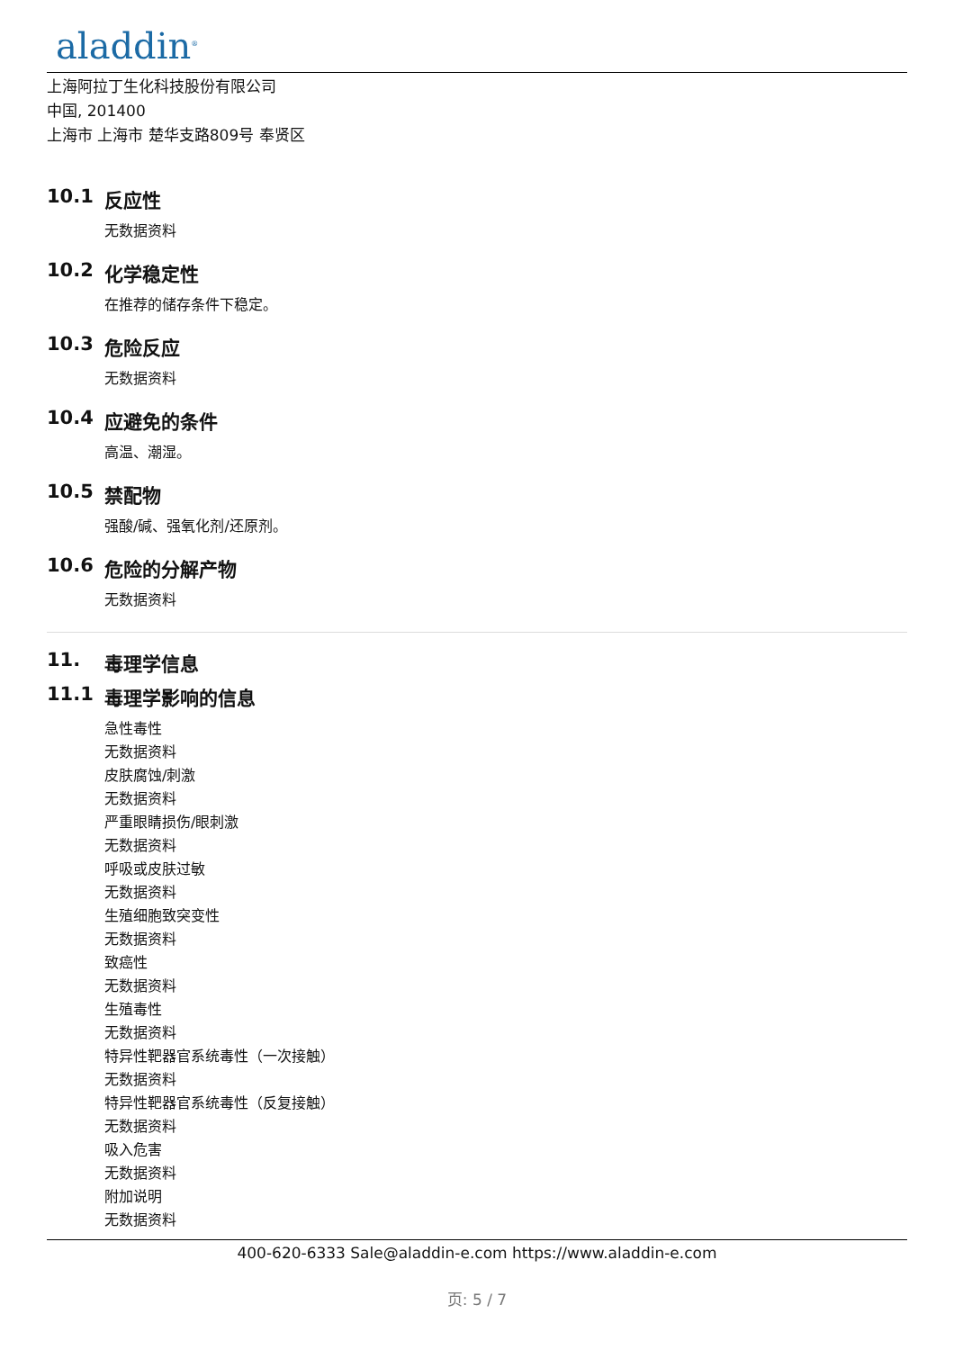aladdin<sup>®</sup>
上海阿拉丁生化科技股份有限公司
中国, 201400
上海市 上海市 楚华支路809号 奉贤区
10.1 反应性
无数据资料
10.2 化学稳定性
在推荐的储存条件下稳定。
10.3 危险反应
无数据资料
10.4 应避免的条件
高温、潮湿。
10.5 禁配物
强酸/碱、强氧化剂/还原剂。
10.6 危险的分解产物
无数据资料
11. 毒理学信息
11.1 毒理学影响的信息
急性毒性
无数据资料
皮肤腐蚀/刺激
无数据资料
严重眼睛损伤/眼刺激
无数据资料
呼吸或皮肤过敏
无数据资料
生殖细胞致突变性
无数据资料
致癌性
无数据资料
生殖毒性
无数据资料
特异性靶器官系统毒性（一次接触）
无数据资料
特异性靶器官系统毒性（反复接触）
无数据资料
吸入危害
无数据资料
附加说明
无数据资料
400-620-6333 Sale@aladdin-e.com https://www.aladdin-e.com
页: 5 / 7